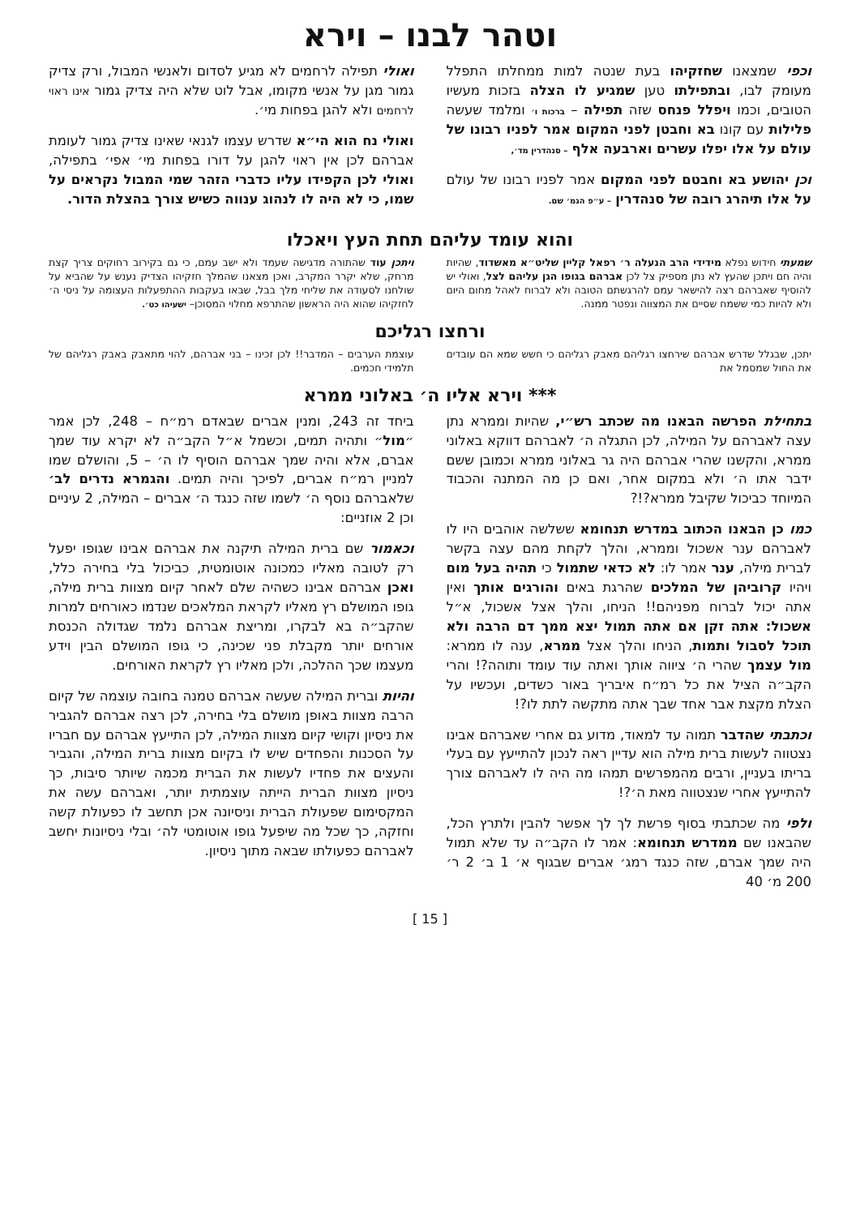וטהר לבנו – וירא
וכפי שמצאנו שחזקיהו בעת שנטה למות ממחלתו התפלל מעומק לבו, ובתפילתו טען שמגיע לו הצלה בזכות מעשיו הטובים, וכמו ויפלל פנחס שזה תפילה – ברכות ו׳ ומלמד שעשה פלילות עם קונו בא וחבטן לפני המקום אמר לפניו רבונו של עולם על אלו יפלו עשרים וארבעה אלף – סנהדרין מד׳,
וכן יהושע בא וחבטם לפני המקום אמר לפניו רבונו של עולם על אלו תיהרג רובה של סנהדרין – ע״פ הגמ׳ שם.
ואולי תפילה לרחמים לא מגיע לסדום ולאנשי המבול, ורק צדיק גמור מגן על אנשי מקומו, אבל לוט שלא היה צדיק גמור אינו ראוי לרחמים ולא להגן בפחות מי׳.
ואולי נח הוא הי״א שדרש עצמו לגנאי שאינו צדיק גמור לעומת אברהם לכן אין ראוי להגן על דורו בפחות מי׳ אפי׳ בתפילה, ואולי לכן הקפידו עליו כדברי הזהר שמי המבול נקראים על שמו, כי לא היה לו לנהוג ענווה כשיש צורך בהצלת הדור.
והוא עומד עליהם תחת העץ ויאכלו
שמעתי חידוש נפלא מידידי הרב הנעלה ר׳ רפאל קליין שליט״א מאשדוד, שהיות והיה חם ויתכן שהעץ לא נתן מספיק צל לכן אברהם בגופו הגן עליהם לצל, ואולי יש להוסיף שאברהם רצה להישאר עמם להרגשתם הטובה ולא לברוח לאהל מחום היום ולא להיות כמי ששמח שסיים את המצווה ונפטר ממנה.
ויתכן עוד שהתורה מדגישה שעמד ולא ישב עמם, כי גם בקירוב רחוקים צריך קצת מרחק, שלא יקרר המקרב, ואכן מצאנו שהמלך חזקיהו הצדיק נענש על שהביא על שולחנו לסעודה את שליחי מלך בבל, שבאו בעקבות ההתפעלות העצומה על ניסי ה׳ לחזקיהו שהוא היה הראשון שהתרפא מחלוי המסוכן– ישעיהו כט׳.
ורחצו רגליכם
יתכן, שבגלל שדרש אברהם שירחצו רגליהם מאבק רגליהם כי חשש שמא הם עובדים את החול שמסמל את
עוצמת הערבים – המדבר!! לכן זכינו – בני אברהם, להוי מתאבק באבק רגליהם של תלמידי חכמים.
*** וירא אליו ה׳ באלוני ממרא
בתחילת הפרשה הבאנו מה שכתב רש״י, שהיות וממרא נתן עצה לאברהם על המילה, לכן התגלה ה׳ לאברהם דווקא באלוני ממרא, והקשנו שהרי אברהם היה גר באלוני ממרא וכמובן ששם ידבר אתו ה׳ ולא במקום אחר, ואם כן מה המתנה והכבוד המיוחד כביכול שקיבל ממרא?!?
כמו כן הבאנו הכתוב במדרש תנחומא ששלשה אוהבים היו לו לאברהם ענר אשכול וממרא, והלך לקחת מהם עצה בקשר לברית מילה, ענר אמר לו: לא כדאי שתמול כי תהיה בעל מום ויהיו קרוביהן של המלכים שהרגת באים והורגים אותך ואין אתה יכול לברוח מפניהם!! הניחו, והלך אצל אשכול, א״ל אשכול: אתה זקן אם אתה תמול יצא ממך דם הרבה ולא תוכל לסבול ותמות, הניחו והלך אצל ממרא, ענה לו ממרא: מול עצמך שהרי ה׳ ציווה אותך ואתה עוד עומד ותוהה?! והרי הקב״ה הציל את כל רמ״ח איבריך באור כשדים, ועכשיו על הצלת מקצת אבר אחד שבך אתה מתקשה לתת לו?!
וכתבתי שהדבר תמוה עד למאוד, מדוע גם אחרי שאברהם אבינו נצטווה לעשות ברית מילה הוא עדיין ראה לנכון להתייעץ עם בעלי בריתו בעניין, ורבים מהמפרשים תמהו מה היה לו לאברהם צורך להתייעץ אחרי שנצטווה מאת ה׳?!
ולפי מה שכתבתי בסוף פרשת לך לך אפשר להבין ולתרץ הכל, שהבאנו שם ממדרש תנחומא: אמר לו הקב״ה עד שלא תמול היה שמך אברם, שזה כנגד רמג׳ אברים שבגוף א׳ 1 ב׳ 2 ר׳ 200 מ׳ 40
ביחד זה 243, ומנין אברים שבאדם רמ״ח – 248, לכן אמר ״מול״ ותהיה תמים, וכשמל א״ל הקב״ה לא יקרא עוד שמך אברם, אלא והיה שמך אברהם הוסיף לו ה׳ – 5, והושלם שמו למניין רמ״ח אברים, לפיכך והיה תמים. והגמרא נדרים לב׳ שלאברהם נוסף ה׳ לשמו שזה כנגד ה׳ אברים – המילה, 2 עיניים וכן 2 אוזניים:
וכאמור שם ברית המילה תיקנה את אברהם אבינו שגופו יפעל רק לטובה מאליו כמכונה אוטומטית, כביכול בלי בחירה כלל, ואכן אברהם אבינו כשהיה שלם לאחר קיום מצוות ברית מילה, גופו המושלם רץ מאליו לקראת המלאכים שנדמו כאורחים למרות שהקב״ה בא לבקרו, ומריצת אברהם נלמד שגדולה הכנסת אורחים יותר מקבלת פני שכינה, כי גופו המושלם הבין וידע מעצמו שכך ההלכה, ולכן מאליו רץ לקראת האורחים.
והיות וברית המילה שעשה אברהם טמנה בחובה עוצמה של קיום הרבה מצוות באופן מושלם בלי בחירה, לכן רצה אברהם להגביר את ניסיון וקושי קיום מצוות המילה, לכן התייעץ אברהם עם חבריו על הסכנות והפחדים שיש לו בקיום מצוות ברית המילה, והגביר והעצים את פחדיו לעשות את הברית מכמה שיותר סיבות, כך ניסיון מצוות הברית הייתה עוצמתית יותר, ואברהם עשה את המקסימום שפעולת הברית וניסיונה אכן תחשב לו כפעולת קשה וחזקה, כך שכל מה שיפעל גופו אוטומטי לה׳ ובלי ניסיונות יחשב לאברהם כפעולתו שבאה מתוך ניסיון.
[ 15 ]